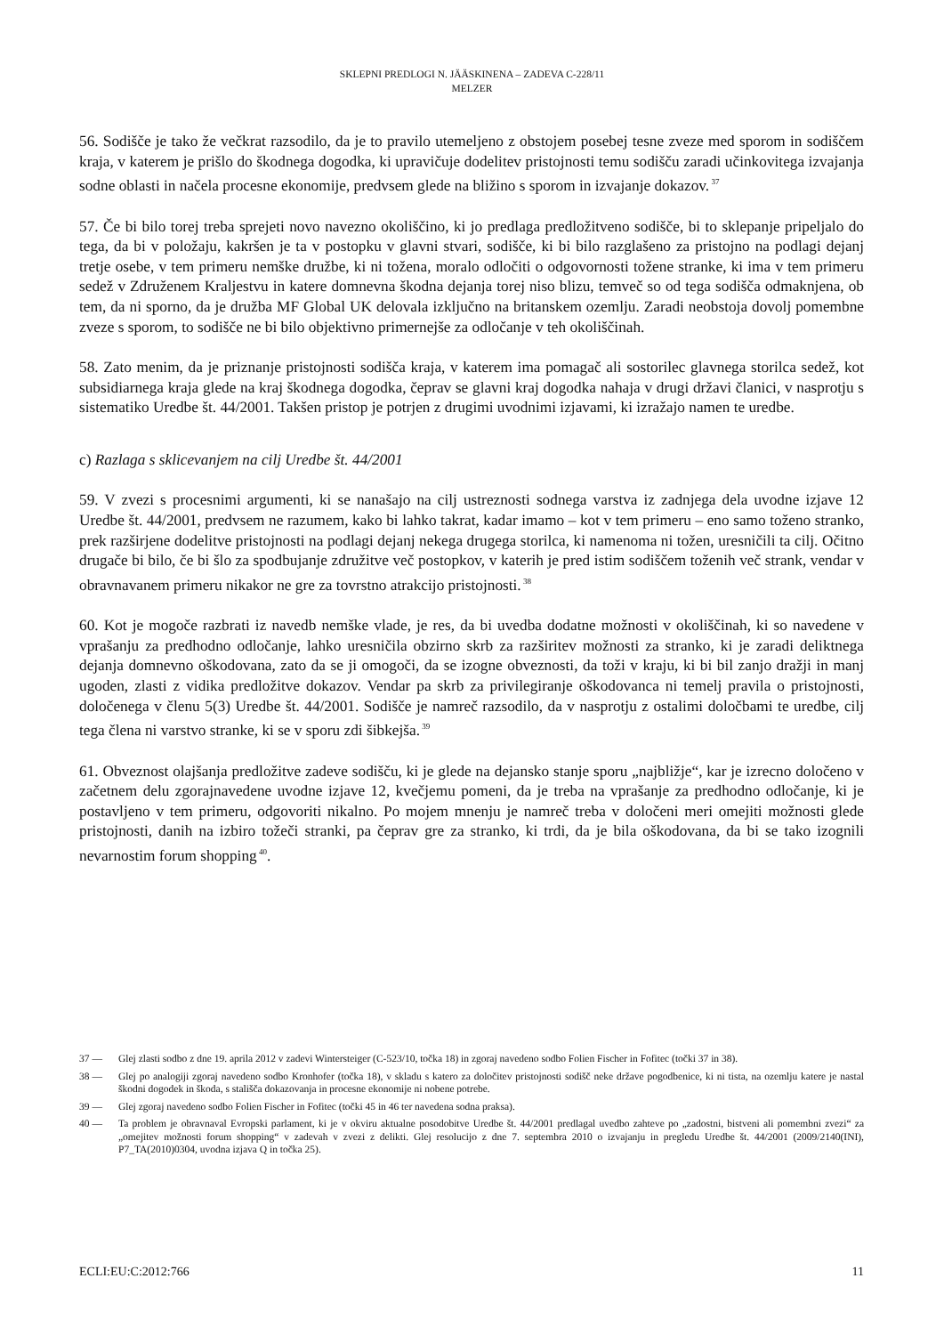SKLEPNI PREDLOGI N. JÄÄSKINENA – ZADEVA C-228/11
MELZER
56. Sodišče je tako že večkrat razsodilo, da je to pravilo utemeljeno z obstojem posebej tesne zveze med sporom in sodiščem kraja, v katerem je prišlo do škodnega dogodka, ki upravičuje dodelitev pristojnosti temu sodišču zaradi učinkovitega izvajanja sodne oblasti in načela procesne ekonomije, predvsem glede na bližino s sporom in izvajanje dokazov.<sup>37</sup>
57. Če bi bilo torej treba sprejeti novo navezno okoliščino, ki jo predlaga predložitveno sodišče, bi to sklepanje pripeljalo do tega, da bi v položaju, kakršen je ta v postopku v glavni stvari, sodišče, ki bi bilo razglašeno za pristojno na podlagi dejanj tretje osebe, v tem primeru nemške družbe, ki ni tožena, moralo odločiti o odgovornosti tožene stranke, ki ima v tem primeru sedež v Združenem Kraljestvu in katere domnevna škodna dejanja torej niso blizu, temveč so od tega sodišča odmaknjena, ob tem, da ni sporno, da je družba MF Global UK delovala izključno na britanskem ozemlju. Zaradi neobstoja dovolj pomembne zveze s sporom, to sodišče ne bi bilo objektivno primernejše za odločanje v teh okoliščinah.
58. Zato menim, da je priznanje pristojnosti sodišča kraja, v katerem ima pomagač ali sostorilec glavnega storilca sedež, kot subsidiarnega kraja glede na kraj škodnega dogodka, čeprav se glavni kraj dogodka nahaja v drugi državi članici, v nasprotju s sistematiko Uredbe št. 44/2001. Takšen pristop je potrjen z drugimi uvodnimi izjavami, ki izražajo namen te uredbe.
c) Razlaga s sklicevanjem na cilj Uredbe št. 44/2001
59. V zvezi s procesnimi argumenti, ki se nanašajo na cilj ustreznosti sodnega varstva iz zadnjega dela uvodne izjave 12 Uredbe št. 44/2001, predvsem ne razumem, kako bi lahko takrat, kadar imamo – kot v tem primeru – eno samo toženo stranko, prek razširjene dodelitve pristojnosti na podlagi dejanj nekega drugega storilca, ki namenoma ni tožen, uresničili ta cilj. Očitno drugače bi bilo, če bi šlo za spodbujanje združitve več postopkov, v katerih je pred istim sodiščem toženih več strank, vendar v obravnavanem primeru nikakor ne gre za tovrstno atrakcijo pristojnosti.<sup>38</sup>
60. Kot je mogoče razbrati iz navedb nemške vlade, je res, da bi uvedba dodatne možnosti v okoliščinah, ki so navedene v vprašanju za predhodno odločanje, lahko uresničila obzirno skrb za razširitev možnosti za stranko, ki je zaradi deliktnega dejanja domnevno oškodovana, zato da se ji omogoči, da se izogne obveznosti, da toži v kraju, ki bi bil zanjo dražji in manj ugoden, zlasti z vidika predložitve dokazov. Vendar pa skrb za privilegiranje oškodovanca ni temelj pravila o pristojnosti, določenega v členu 5(3) Uredbe št. 44/2001. Sodišče je namreč razsodilo, da v nasprotju z ostalimi določbami te uredbe, cilj tega člena ni varstvo stranke, ki se v sporu zdi šibkejša.<sup>39</sup>
61. Obveznost olajšanja predložitve zadeve sodišču, ki je glede na dejansko stanje sporu „najbližje“, kar je izrecno določeno v začetnem delu zgorajnavedene uvodne izjave 12, kvečjemu pomeni, da je treba na vprašanje za predhodno odločanje, ki je postavljeno v tem primeru, odgovoriti nikalno. Po mojem mnenju je namreč treba v določeni meri omejiti možnosti glede pristojnosti, danih na izbiro tožeči stranki, pa čeprav gre za stranko, ki trdi, da je bila oškodovana, da bi se tako izognili nevarnostim forum shopping<sup>40</sup>.
37 — Glej zlasti sodbo z dne 19. aprila 2012 v zadevi Wintersteiger (C-523/10, točka 18) in zgoraj navedeno sodbo Folien Fischer in Fofitec (točki 37 in 38).
38 — Glej po analogiji zgoraj navedeno sodbo Kronhofer (točka 18), v skladu s katero za določitev pristojnosti sodišč neke države pogodbenice, ki ni tista, na ozemlju katere je nastal škodni dogodek in škoda, s stališča dokazovanja in procesne ekonomije ni nobene potrebe.
39 — Glej zgoraj navedeno sodbo Folien Fischer in Fofitec (točki 45 in 46 ter navedena sodna praksa).
40 — Ta problem je obravnaval Evropski parlament, ki je v okviru aktualne posodobitve Uredbe št. 44/2001 predlagal uvedbo zahteve po „zadostni, bistveni ali pomembni zvezi“ za „omejitev možnosti forum shopping“ v zadevah v zvezi z delikti. Glej resolucijo z dne 7. septembra 2010 o izvajanju in pregledu Uredbe št. 44/2001 (2009/2140(INI), P7_TA(2010)0304, uvodna izjava Q in točka 25).
ECLI:EU:C:2012:766 11